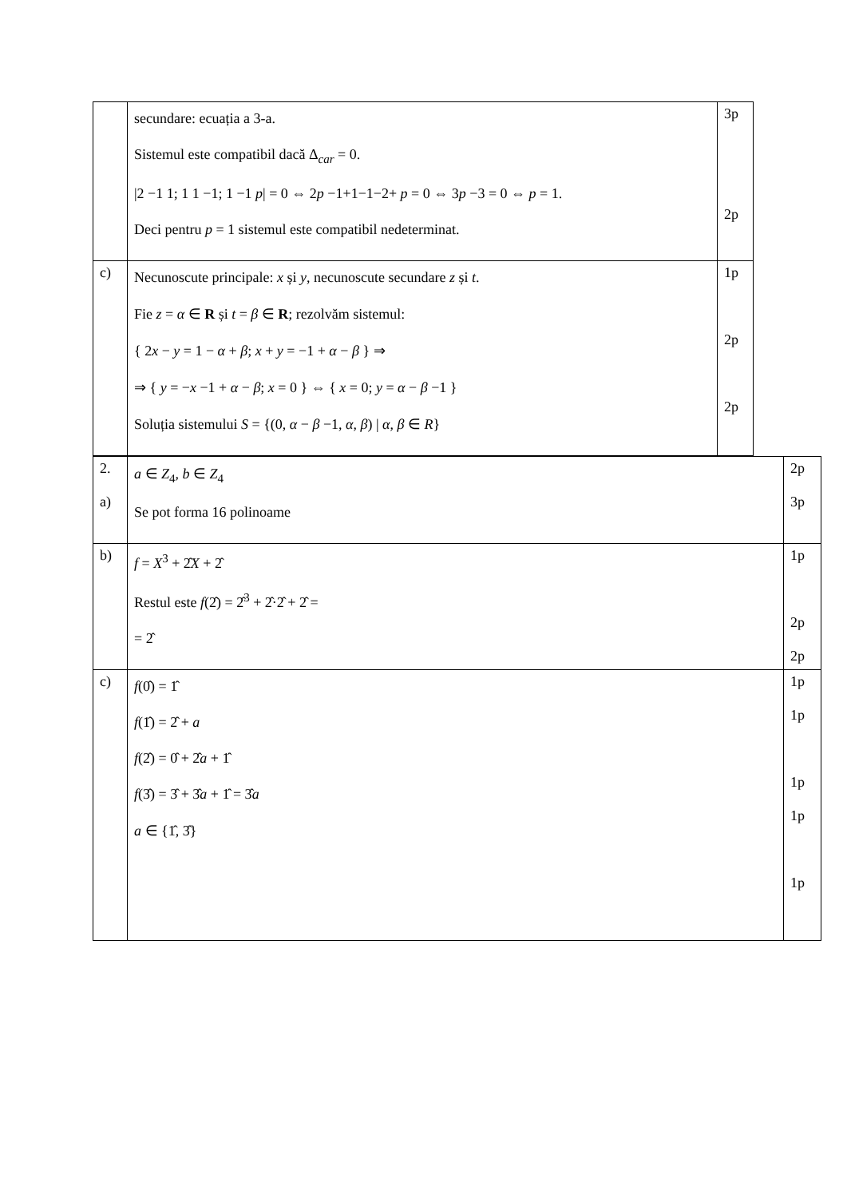| | secundare: ecuația a 3-a. Sistemul este compatibil dacă Δ<sub>car</sub> = 0. /2 −1 1; 1 1 −1; 1 −1 p / = 0 ⇔ 2 p −1+1−1−2+ p = 0 ⇔ 3 p −3 = 0 ⇔ p = 1. Deci pentru p = 1 sistemul este compatibil nedeterminat. | 3p 2p |
| c) | Necunoscute principale: x și y , necunoscute secundare z și t . Fie z = α ∈ R și t = β ∈ R ; rezolvăm sistemul: { 2 x − y = 1 − α + β ; x + y = −1 + α − β } ⇒ ⇒ { y = − x −1 + α − β ; x = 0 } ⇔ { x = 0; y = α − β −1 } Soluția sistemului S = {(0, α − β −1, α , β ) / α , β ∈ R } | 1p 2p 2p |
| 2. a) | a ∈ Z<sub>4</sub>, b ∈ Z<sub>4</sub> Se pot forma 16 polinoame | 2p 3p |
| b) | f = X<sup>3</sup> + 2̂ X + 2̂ Restul este f (2̂) = 2̂<sup>3</sup> + 2̂·2̂ + 2̂ = = 2̂ | 1p 2p 2p |
| c) | f (0̂) = 1̂ f (1̂) = 2̂ + a f (2̂) = 0̂ + 2̂ a + 1̂ f (3̂) = 3̂ + 3̂ a + 1̂ = 3̂ a a ∈ {1̂, 3̂} | 1p 1p 1p 1p 1p |